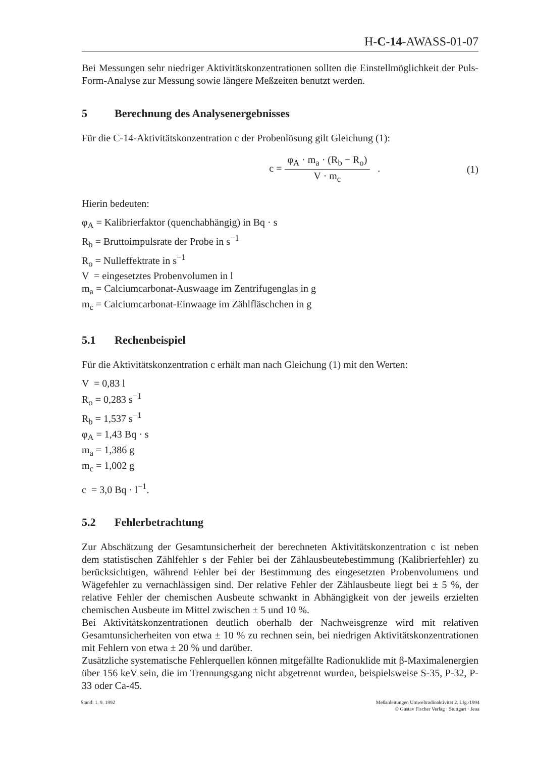H-C-14-AWASS-01-07
Bei Messungen sehr niedriger Aktivitätskonzentrationen sollten die Einstellmöglichkeit der Puls-Form-Analyse zur Messung sowie längere Meßzeiten benutzt werden.
5 Berechnung des Analysenergebnisses
Für die C-14-Aktivitätskonzentration c der Probenlösung gilt Gleichung (1):
c =
φ<sub>A</sub> · m<sub>a</sub> · (R<sub>b</sub> − R<sub>o</sub>)
V · m<sub>c</sub>
. (1)
Hierin bedeuten:
φ<sub>A</sub> = Kalibrierfaktor (quenchabhängig) in Bq · s
R<sub>b</sub> = Bruttoimpulsrate der Probe in s<sup>−1</sup>
R<sub>o</sub> = Nulleffektrate in s<sup>−1</sup>
V = eingesetztes Probenvolumen in l
m<sub>a</sub> = Calciumcarbonat-Auswaage im Zentrifugenglas in g
m<sub>c</sub> = Calciumcarbonat-Einwaage im Zählfläschchen in g
5.1 Rechenbeispiel
Für die Aktivitätskonzentration c erhält man nach Gleichung (1) mit den Werten:
V = 0,83 l
R<sub>o</sub> = 0,283 s<sup>−1</sup>
R<sub>b</sub> = 1,537 s<sup>−1</sup>
φ<sub>A</sub> = 1,43 Bq · s
m<sub>a</sub> = 1,386 g
m<sub>c</sub> = 1,002 g
c = 3,0 Bq · l<sup>−1</sup>.
5.2 Fehlerbetrachtung
Zur Abschätzung der Gesamtunsicherheit der berechneten Aktivitätskonzentration c ist neben dem statistischen Zählfehler s der Fehler bei der Zählausbeutebestimmung (Kalibrierfehler) zu berücksichtigen, während Fehler bei der Bestimmung des eingesetzten Probenvolumens und Wägefehler zu vernachlässigen sind. Der relative Fehler der Zählausbeute liegt bei ± 5 %, der relative Fehler der chemischen Ausbeute schwankt in Abhängigkeit von der jeweils erzielten chemischen Ausbeute im Mittel zwischen ± 5 und 10 %.
Bei Aktivitätskonzentrationen deutlich oberhalb der Nachweisgrenze wird mit relativen Gesamtunsicherheiten von etwa ± 10 % zu rechnen sein, bei niedrigen Aktivitätskonzentrationen mit Fehlern von etwa ± 20 % und darüber.
Zusätzliche systematische Fehlerquellen können mitgefällte Radionuklide mit β-Maximalenergien über 156 keV sein, die im Trennungsgang nicht abgetrennt wurden, beispielsweise S-35, P-32, P-33 oder Ca-45.
Stand: 1. 9. 1992 Meßanleitungen Umweltradioaktivität 2. Lfg./1994
© Gustav Fischer Verlag · Stuttgart · Jena